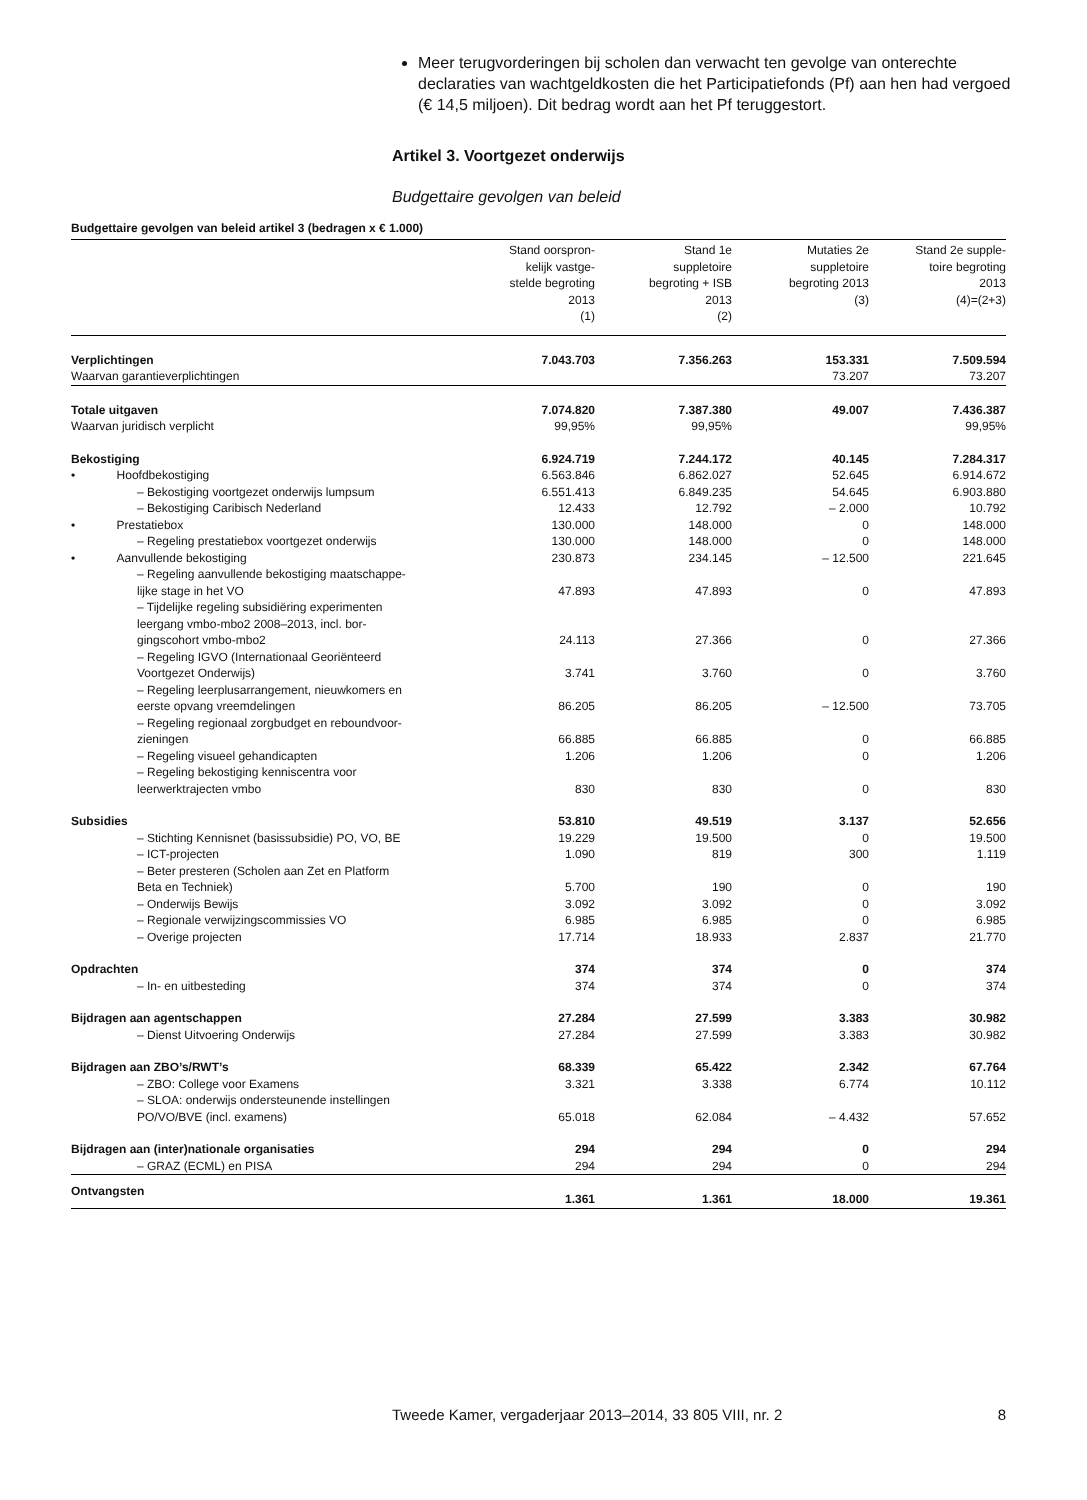Meer terugvorderingen bij scholen dan verwacht ten gevolge van onterechte declaraties van wachtgeldkosten die het Participatiefonds (Pf) aan hen had vergoed (€ 14,5 miljoen). Dit bedrag wordt aan het Pf teruggestort.
Artikel 3. Voortgezet onderwijs
Budgettaire gevolgen van beleid
Budgettaire gevolgen van beleid artikel 3 (bedragen x € 1.000)
| | Stand oorspron- kelijk vastge- stelde begroting 2013 (1) | Stand 1e suppletoire begroting + ISB 2013 (2) | Mutaties 2e suppletoire begroting 2013 (3) | Stand 2e supple- toire begroting 2013 (4)=(2+3) |
| --- | --- | --- | --- | --- |
| Verplichtingen | 7.043.703 | 7.356.263 | 153.331 | 7.509.594 |
| Waarvan garantieverplichtingen | | | 73.207 | 73.207 |
| Totale uitgaven | 7.074.820 | 7.387.380 | 49.007 | 7.436.387 |
| Waarvan juridisch verplicht | 99,95% | 99,95% | | 99,95% |
| Bekostiging | 6.924.719 | 7.244.172 | 40.145 | 7.284.317 |
| • Hoofdbekostiging | 6.563.846 | 6.862.027 | 52.645 | 6.914.672 |
| – Bekostiging voortgezet onderwijs lumpsum | 6.551.413 | 6.849.235 | 54.645 | 6.903.880 |
| – Bekostiging Caribisch Nederland | 12.433 | 12.792 | – 2.000 | 10.792 |
| • Prestatiebox | 130.000 | 148.000 | 0 | 148.000 |
| – Regeling prestatiebox voortgezet onderwijs | 130.000 | 148.000 | 0 | 148.000 |
| • Aanvullende bekostiging | 230.873 | 234.145 | – 12.500 | 221.645 |
| – Regeling aanvullende bekostiging maatschappe- lijke stage in het VO | 47.893 | 47.893 | 0 | 47.893 |
| – Tijdelijke regeling subsidiëring experimenten leergang vmbo-mbo2 2008–2013, incl. bor- gingscohort vmbo-mbo2 | 24.113 | 27.366 | 0 | 27.366 |
| – Regeling IGVO (Internationaal Georiënteerd Voortgezet Onderwijs) | 3.741 | 3.760 | 0 | 3.760 |
| – Regeling leerplusarrangement, nieuwkomers en eerste opvang vreemdelingen | 86.205 | 86.205 | – 12.500 | 73.705 |
| – Regeling regionaal zorgbudget en reboundvoor- zieningen | 66.885 | 66.885 | 0 | 66.885 |
| – Regeling visueel gehandicapten | 1.206 | 1.206 | 0 | 1.206 |
| – Regeling bekostiging kenniscentra voor leerwerktrajecten vmbo | 830 | 830 | 0 | 830 |
| Subsidies | 53.810 | 49.519 | 3.137 | 52.656 |
| – Stichting Kennisnet (basissubsidie) PO, VO, BE | 19.229 | 19.500 | 0 | 19.500 |
| – ICT-projecten | 1.090 | 819 | 300 | 1.119 |
| – Beter presteren (Scholen aan Zet en Platform Beta en Techniek) | 5.700 | 190 | 0 | 190 |
| – Onderwijs Bewijs | 3.092 | 3.092 | 0 | 3.092 |
| – Regionale verwijzingscommissies VO | 6.985 | 6.985 | 0 | 6.985 |
| – Overige projecten | 17.714 | 18.933 | 2.837 | 21.770 |
| Opdrachten | 374 | 374 | 0 | 374 |
| – In- en uitbesteding | 374 | 374 | 0 | 374 |
| Bijdragen aan agentschappen | 27.284 | 27.599 | 3.383 | 30.982 |
| – Dienst Uitvoering Onderwijs | 27.284 | 27.599 | 3.383 | 30.982 |
| Bijdragen aan ZBO’s/RWT’s | 68.339 | 65.422 | 2.342 | 67.764 |
| – ZBO: College voor Examens | 3.321 | 3.338 | 6.774 | 10.112 |
| – SLOA: onderwijs ondersteunende instellingen PO/VO/BVE (incl. examens) | 65.018 | 62.084 | – 4.432 | 57.652 |
| Bijdragen aan (inter)nationale organisaties | 294 | 294 | 0 | 294 |
| – GRAZ (ECML) en PISA | 294 | 294 | 0 | 294 |
| Ontvangsten | 1.361 | 1.361 | 18.000 | 19.361 |
Tweede Kamer, vergaderjaar 2013–2014, 33 805 VIII, nr. 2 8